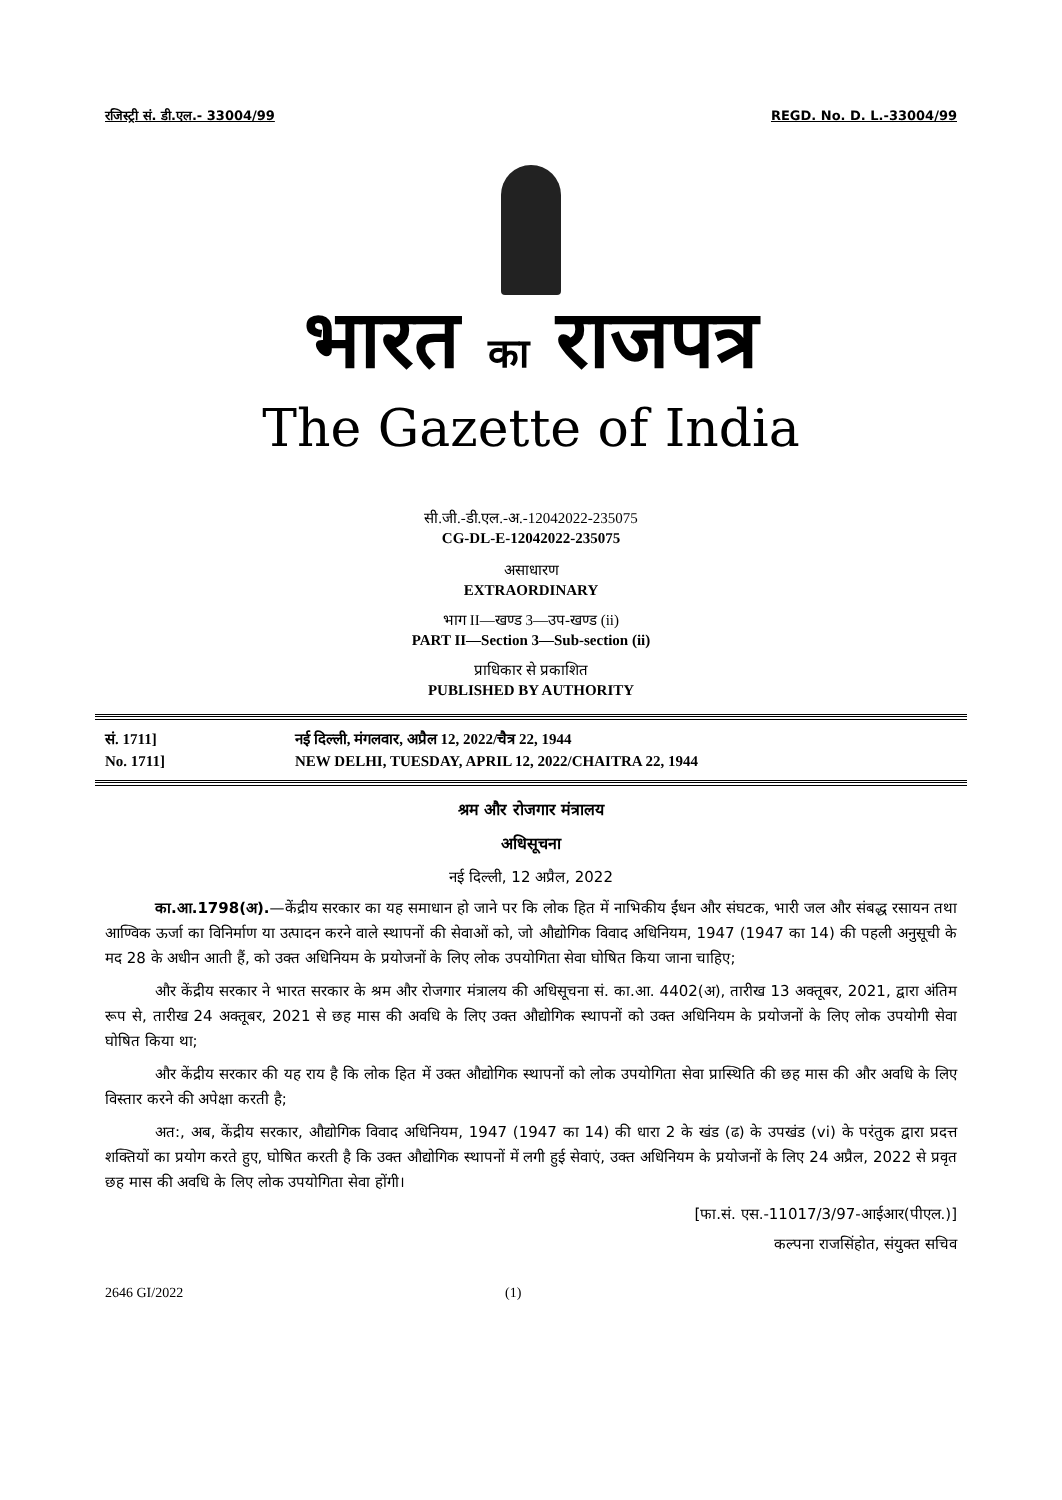रजिस्ट्री सं. डी.एल.- 33004/99 REGD. No. D. L.-33004/99
भारत का राजपत्र
The Gazette of India
सी.जी.-डी.एल.-अ.-12042022-235075
CG-DL-E-12042022-235075
असाधारण
EXTRAORDINARY
भाग II—खण्ड 3—उप-खण्ड (ii)
PART II—Section 3—Sub-section (ii)
प्राधिकार से प्रकाशित
PUBLISHED BY AUTHORITY
सं. 1711]
No. 1711]
नई दिल्ली, मंगलवार, अप्रैल 12, 2022/चैत्र 22, 1944
NEW DELHI, TUESDAY, APRIL 12, 2022/CHAITRA 22, 1944
श्रम और रोजगार मंत्रालय
अधिसूचना
नई दिल्ली, 12 अप्रैल, 2022
का.आ.1798(अ).—केंद्रीय सरकार का यह समाधान हो जाने पर कि लोक हित में नाभिकीय ईंधन और संघटक, भारी जल और संबद्ध रसायन तथा आण्विक ऊर्जा का विनिर्माण या उत्पादन करने वाले स्थापनों की सेवाओं को, जो औद्योगिक विवाद अधिनियम, 1947 (1947 का 14) की पहली अनुसूची के मद 28 के अधीन आती हैं, को उक्त अधिनियम के प्रयोजनों के लिए लोक उपयोगिता सेवा घोषित किया जाना चाहिए;
और केंद्रीय सरकार ने भारत सरकार के श्रम और रोजगार मंत्रालय की अधिसूचना सं. का.आ. 4402(अ), तारीख 13 अक्तूबर, 2021, द्वारा अंतिम रूप से, तारीख 24 अक्तूबर, 2021 से छह मास की अवधि के लिए उक्त औद्योगिक स्थापनों को उक्त अधिनियम के प्रयोजनों के लिए लोक उपयोगी सेवा घोषित किया था;
और केंद्रीय सरकार की यह राय है कि लोक हित में उक्त औद्योगिक स्थापनों को लोक उपयोगिता सेवा प्रास्थिति की छह मास की और अवधि के लिए विस्तार करने की अपेक्षा करती है;
अत:, अब, केंद्रीय सरकार, औद्योगिक विवाद अधिनियम, 1947 (1947 का 14) की धारा 2 के खंड (ढ) के उपखंड (vi) के परंतुक द्वारा प्रदत्त शक्तियों का प्रयोग करते हुए, घोषित करती है कि उक्त औद्योगिक स्थापनों में लगी हुई सेवाएं, उक्त अधिनियम के प्रयोजनों के लिए 24 अप्रैल, 2022 से प्रवृत छह मास की अवधि के लिए लोक उपयोगिता सेवा होंगी।
[फा.सं. एस.-11017/3/97-आईआर(पीएल.)]
कल्पना राजसिंहोत, संयुक्त सचिव
2646 GI/2022 (1)